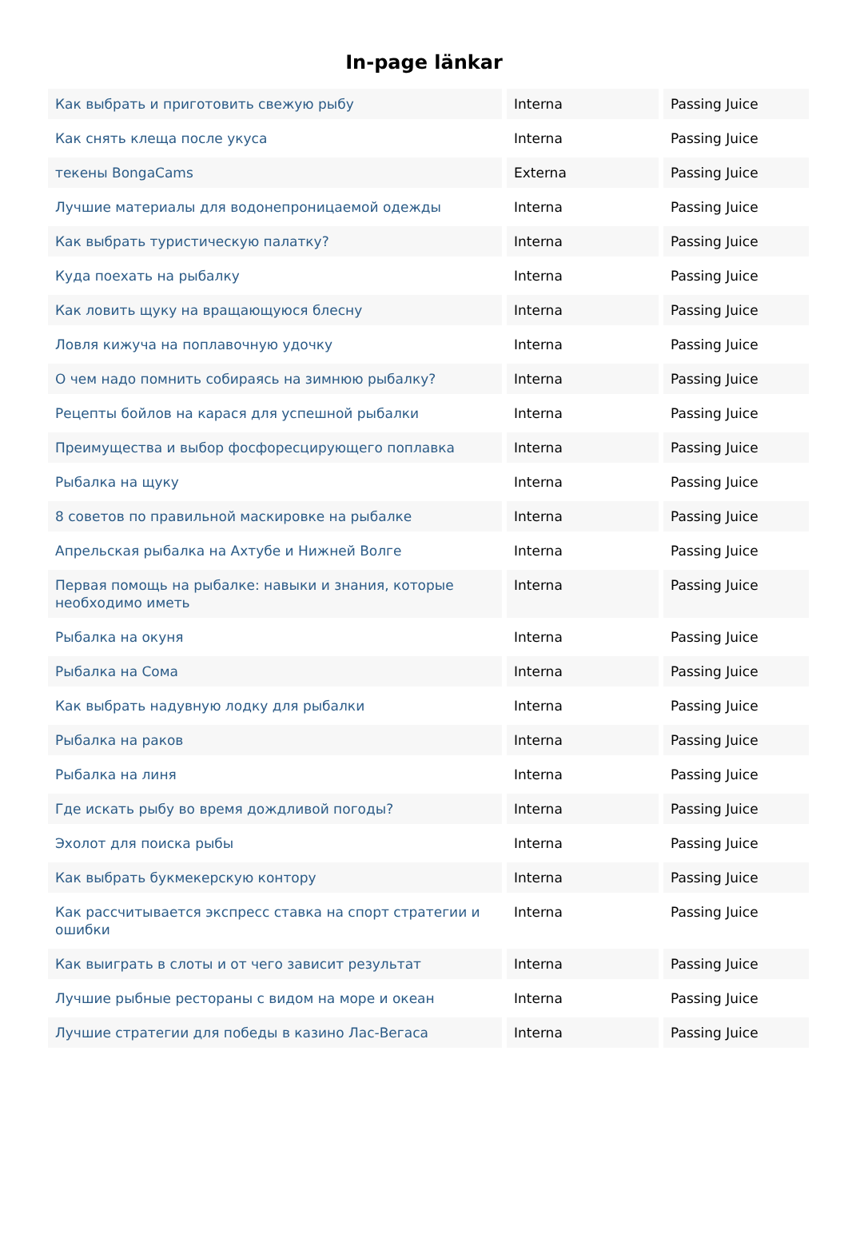In-page länkar
| Как выбрать и приготовить свежую рыбу | Interna | Passing Juice |
| Как снять клеща после укуса | Interna | Passing Juice |
| текены BongaCams | Externa | Passing Juice |
| Лучшие материалы для водонепроницаемой одежды | Interna | Passing Juice |
| Как выбрать туристическую палатку? | Interna | Passing Juice |
| Куда поехать на рыбалку | Interna | Passing Juice |
| Как ловить щуку на вращающуюся блесну | Interna | Passing Juice |
| Ловля кижуча на поплавочную удочку | Interna | Passing Juice |
| О чем надо помнить собираясь на зимнюю рыбалку? | Interna | Passing Juice |
| Рецепты бойлов на карася для успешной рыбалки | Interna | Passing Juice |
| Преимущества и выбор фосфоресцирующего поплавка | Interna | Passing Juice |
| Рыбалка на щуку | Interna | Passing Juice |
| 8 советов по правильной маскировке на рыбалке | Interna | Passing Juice |
| Апрельская рыбалка на Ахтубе и Нижней Волге | Interna | Passing Juice |
| Первая помощь на рыбалке: навыки и знания, которые необходимо иметь | Interna | Passing Juice |
| Рыбалка на окуня | Interna | Passing Juice |
| Рыбалка на Сома | Interna | Passing Juice |
| Как выбрать надувную лодку для рыбалки | Interna | Passing Juice |
| Рыбалка на раков | Interna | Passing Juice |
| Рыбалка на линя | Interna | Passing Juice |
| Где искать рыбу во время дождливой погоды? | Interna | Passing Juice |
| Эхолот для поиска рыбы | Interna | Passing Juice |
| Как выбрать букмекерскую контору | Interna | Passing Juice |
| Как рассчитывается экспресс ставка на спорт стратегии и ошибки | Interna | Passing Juice |
| Как выиграть в слоты и от чего зависит результат | Interna | Passing Juice |
| Лучшие рыбные рестораны с видом на море и океан | Interna | Passing Juice |
| Лучшие стратегии для победы в казино Лас-Вегаса | Interna | Passing Juice |